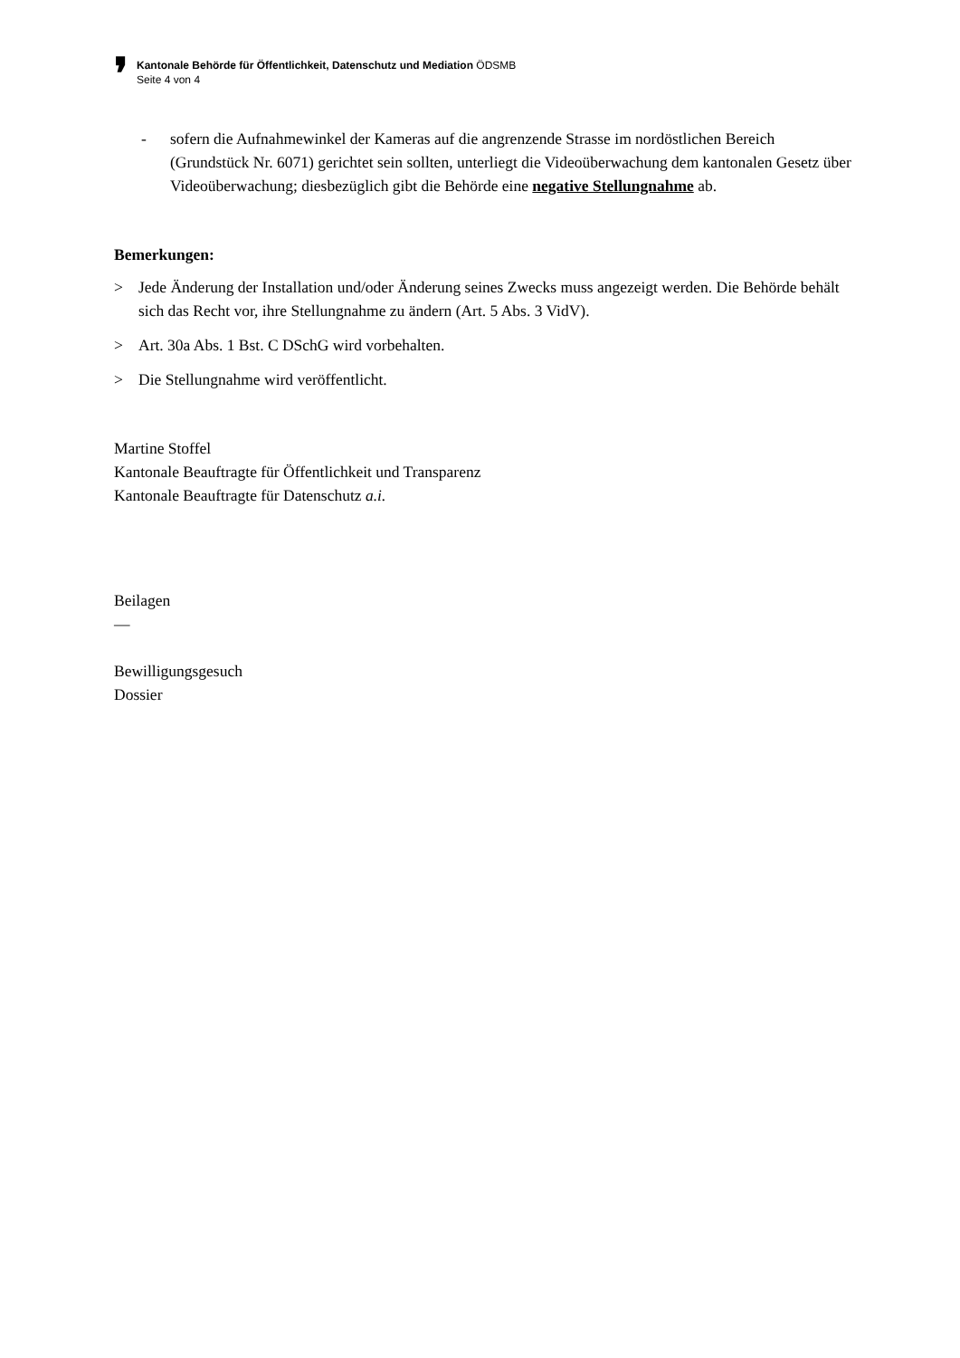❜
Kantonale Behörde für Öffentlichkeit, Datenschutz und Mediation ÖDSMB
Seite 4 von 4
- sofern die Aufnahmewinkel der Kameras auf die angrenzende Strasse im nordöstlichen Bereich (Grundstück Nr. 6071) gerichtet sein sollten, unterliegt die Videoüberwachung dem kantonalen Gesetz über Videoüberwachung; diesbezüglich gibt die Behörde eine negative Stellungnahme ab.
Bemerkungen:
> Jede Änderung der Installation und/oder Änderung seines Zwecks muss angezeigt werden. Die Behörde behält sich das Recht vor, ihre Stellungnahme zu ändern (Art. 5 Abs. 3 VidV).
> Art. 30a Abs. 1 Bst. C DSchG wird vorbehalten.
> Die Stellungnahme wird veröffentlicht.
Martine Stoffel
Kantonale Beauftragte für Öffentlichkeit und Transparenz
Kantonale Beauftragte für Datenschutz a.i.
Beilagen
—
Bewilligungsgesuch
Dossier